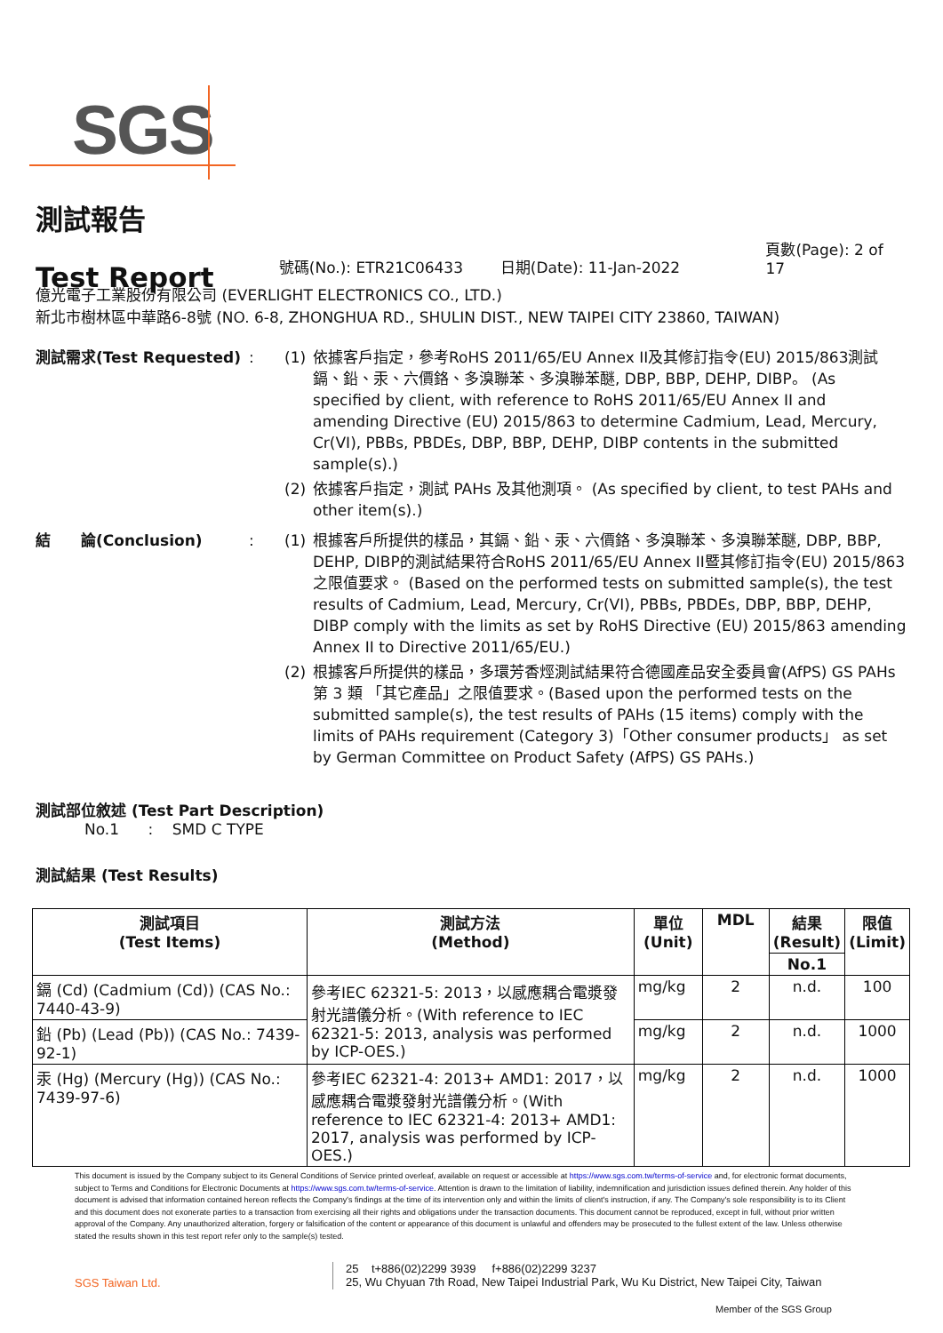SGS
測試報告
Test Report
號碼(No.): ETR21C06433 日期(Date): 11-Jan-2022 頁數(Page): 2 of 17
億光電子工業股份有限公司 (EVERLIGHT ELECTRONICS CO., LTD.)
新北市樹林區中華路6-8號 (NO. 6-8, ZHONGHUA RD., SHULIN DIST., NEW TAIPEI CITY 23860, TAIWAN)
測試需求(Test Requested) : (1) 依據客戶指定，參考RoHS 2011/65/EU Annex II及其修訂指令(EU) 2015/863測試鎘、鉛、汞、六價鉻、多溴聯苯、多溴聯苯醚, DBP, BBP, DEHP, DIBP。 (As specified by client, with reference to RoHS 2011/65/EU Annex II and amending Directive (EU) 2015/863 to determine Cadmium, Lead, Mercury, Cr(VI), PBBs, PBDEs, DBP, BBP, DEHP, DIBP contents in the submitted sample(s).)
(2) 依據客戶指定，測試 PAHs 及其他測項。 (As specified by client, to test PAHs and other item(s).)
結　　論(Conclusion) : (1) 根據客戶所提供的樣品，其鎘、鉛、汞、六價鉻、多溴聯苯、多溴聯苯醚, DBP, BBP, DEHP, DIBP的測試結果符合RoHS 2011/65/EU Annex II暨其修訂指令(EU) 2015/863之限值要求。 (Based on the performed tests on submitted sample(s), the test results of Cadmium, Lead, Mercury, Cr(VI), PBBs, PBDEs, DBP, BBP, DEHP, DIBP comply with the limits as set by RoHS Directive (EU) 2015/863 amending Annex II to Directive 2011/65/EU.)
(2) 根據客戶所提供的樣品，多環芳香烴測試結果符合德國產品安全委員會(AfPS) GS PAHs第 3 類 「其它產品」之限值要求。(Based upon the performed tests on the submitted sample(s), the test results of PAHs (15 items) comply with the limits of PAHs requirement (Category 3)「Other consumer products」 as set by German Committee on Product Safety (AfPS) GS PAHs.)
測試部位敘述 (Test Part Description)
No.1 : SMD C TYPE
測試結果 (Test Results)
| 測試項目 (Test Items) | 測試方法 (Method) | 單位 (Unit) | MDL | 結果 (Result) | 限值 (Limit) |
| --- | --- | --- | --- | --- | --- |
| | | | | No.1 | |
| 鎘 (Cd) (Cadmium (Cd)) (CAS No.: 7440-43-9) | 參考IEC 62321-5: 2013，以感應耦合電漿發射光譜儀分析。(With reference to IEC 62321-5: 2013, analysis was performed by ICP-OES.) | mg/kg | 2 | n.d. | 100 |
| 鉛 (Pb) (Lead (Pb)) (CAS No.: 7439-92-1) | | mg/kg | 2 | n.d. | 1000 |
| 汞 (Hg) (Mercury (Hg)) (CAS No.: 7439-97-6) | 參考IEC 62321-4: 2013+ AMD1: 2017，以感應耦合電漿發射光譜儀分析。(With reference to IEC 62321-4: 2013+ AMD1: 2017, analysis was performed by ICP-OES.) | mg/kg | 2 | n.d. | 1000 |
This document is issued by the Company subject to its General Conditions of Service printed overleaf, available on request or accessible at https://www.sgs.com.tw/terms-of-service and, for electronic format documents, subject to Terms and Conditions for Electronic Documents at https://www.sgs.com.tw/terms-of-service. Attention is drawn to the limitation of liability, indemnification and jurisdiction issues defined therein. Any holder of this document is advised that information contained hereon reflects the Company's findings at the time of its intervention only and within the limits of client's instruction, if any. The Company's sole responsibility is to its Client and this document does not exonerate parties to a transaction from exercising all their rights and obligations under the transaction documents. This document cannot be reproduced, except in full, without prior written approval of the Company. Any unauthorized alteration, forgery or falsification of the content or appearance of this document is unlawful and offenders may be prosecuted to the fullest extent of the law. Unless otherwise stated the results shown in this test report refer only to the sample(s) tested.
SGS Taiwan Ltd.
25 t+886(02)2299 3939 f+886(02)2299 3237
25, Wu Chyuan 7th Road, New Taipei Industrial Park, Wu Ku District, New Taipei City, Taiwan
Member of the SGS Group